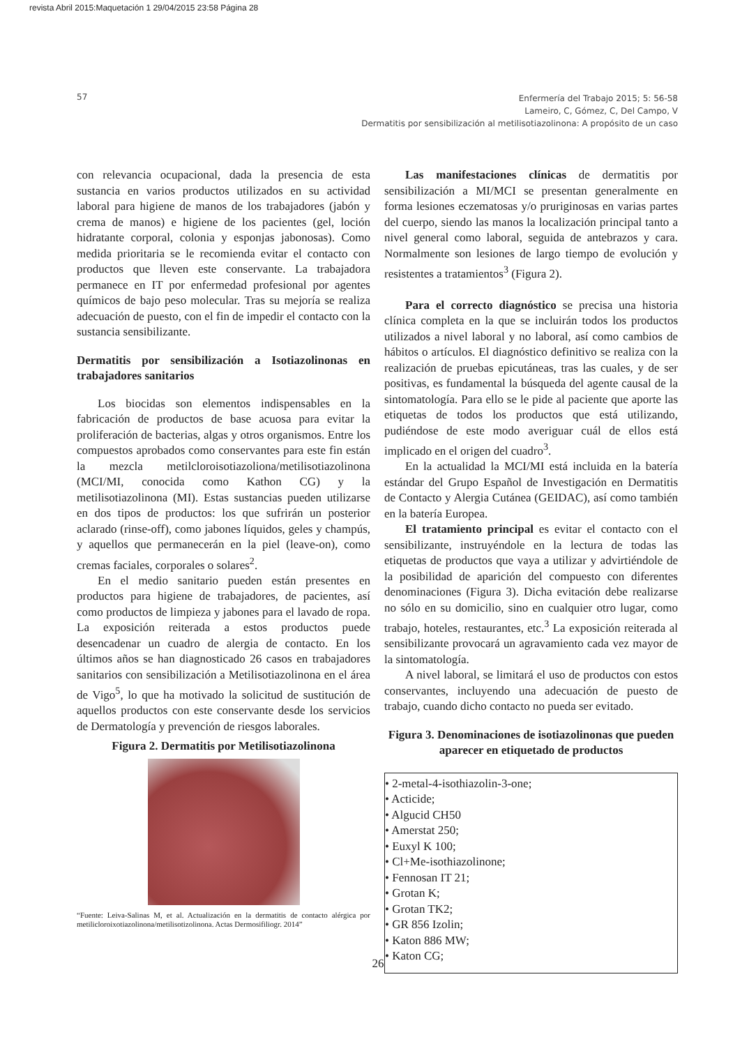revista Abril 2015:Maquetación 1 29/04/2015 23:58 Página 28
57
Enfermería del Trabajo 2015; 5: 56-58
Lameiro, C, Gómez, C, Del Campo, V
Dermatitis por sensibilización al metilisotiazolinona: A propósito de un caso
con relevancia ocupacional, dada la presencia de esta sustancia en varios productos utilizados en su actividad laboral para higiene de manos de los trabajadores (jabón y crema de manos) e higiene de los pacientes (gel, loción hidratante corporal, colonia y esponjas jabonosas). Como medida prioritaria se le recomienda evitar el contacto con productos que lleven este conservante. La trabajadora permanece en IT por enfermedad profesional por agentes químicos de bajo peso molecular. Tras su mejoría se realiza adecuación de puesto, con el fin de impedir el contacto con la sustancia sensibilizante.
Dermatitis por sensibilización a Isotiazolinonas en trabajadores sanitarios
Los biocidas son elementos indispensables en la fabricación de productos de base acuosa para evitar la proliferación de bacterias, algas y otros organismos. Entre los compuestos aprobados como conservantes para este fin están la mezcla metilcloroisotiazoliona/metilisotiazolinona (MCI/MI, conocida como Kathon CG) y la metilisotiazolinona (MI). Estas sustancias pueden utilizarse en dos tipos de productos: los que sufrirán un posterior aclarado (rinse-off), como jabones líquidos, geles y champús, y aquellos que permanecerán en la piel (leave-on), como cremas faciales, corporales o solares<sup>2</sup>.
En el medio sanitario pueden están presentes en productos para higiene de trabajadores, de pacientes, así como productos de limpieza y jabones para el lavado de ropa. La exposición reiterada a estos productos puede desencadenar un cuadro de alergia de contacto. En los últimos años se han diagnosticado 26 casos en trabajadores sanitarios con sensibilización a Metilisotiazolinona en el área de Vigo<sup>5</sup>, lo que ha motivado la solicitud de sustitución de aquellos productos con este conservante desde los servicios de Dermatología y prevención de riesgos laborales.
Figura 2. Dermatitis por Metilisotiazolinona
“Fuente: Leiva-Salinas M, et al. Actualización en la dermatitis de contacto alérgica por metilicloroixotiazolinona/metilisotizolinona. Actas Dermosifiliogr. 2014”
Las manifestaciones clínicas de dermatitis por sensibilización a MI/MCI se presentan generalmente en forma lesiones eczematosas y/o pruriginosas en varias partes del cuerpo, siendo las manos la localización principal tanto a nivel general como laboral, seguida de antebrazos y cara. Normalmente son lesiones de largo tiempo de evolución y resistentes a tratamientos<sup>3</sup> (Figura 2).
Para el correcto diagnóstico se precisa una historia clínica completa en la que se incluirán todos los productos utilizados a nivel laboral y no laboral, así como cambios de hábitos o artículos. El diagnóstico definitivo se realiza con la realización de pruebas epicutáneas, tras las cuales, y de ser positivas, es fundamental la búsqueda del agente causal de la sintomatología. Para ello se le pide al paciente que aporte las etiquetas de todos los productos que está utilizando, pudiéndose de este modo averiguar cuál de ellos está implicado en el origen del cuadro<sup>3</sup>.
En la actualidad la MCI/MI está incluida en la batería estándar del Grupo Español de Investigación en Dermatitis de Contacto y Alergia Cutánea (GEIDAC), así como también en la batería Europea.
El tratamiento principal es evitar el contacto con el sensibilizante, instruyéndole en la lectura de todas las etiquetas de productos que vaya a utilizar y advirtiéndole de la posibilidad de aparición del compuesto con diferentes denominaciones (Figura 3). Dicha evitación debe realizarse no sólo en su domicilio, sino en cualquier otro lugar, como trabajo, hoteles, restaurantes, etc.<sup>3</sup> La exposición reiterada al sensibilizante provocará un agravamiento cada vez mayor de la sintomatología.
A nivel laboral, se limitará el uso de productos con estos conservantes, incluyendo una adecuación de puesto de trabajo, cuando dicho contacto no pueda ser evitado.
Figura 3. Denominaciones de isotiazolinonas que pueden aparecer en etiquetado de productos
• 2-metal-4-isothiazolin-3-one;
• Acticide;
• Algucid CH50
• Amerstat 250;
• Euxyl K 100;
• Cl+Me-isothiazolinone;
• Fennosan IT 21;
• Grotan K;
• Grotan TK2;
• GR 856 Izolin;
• Katon 886 MW;
• Katon CG;
26